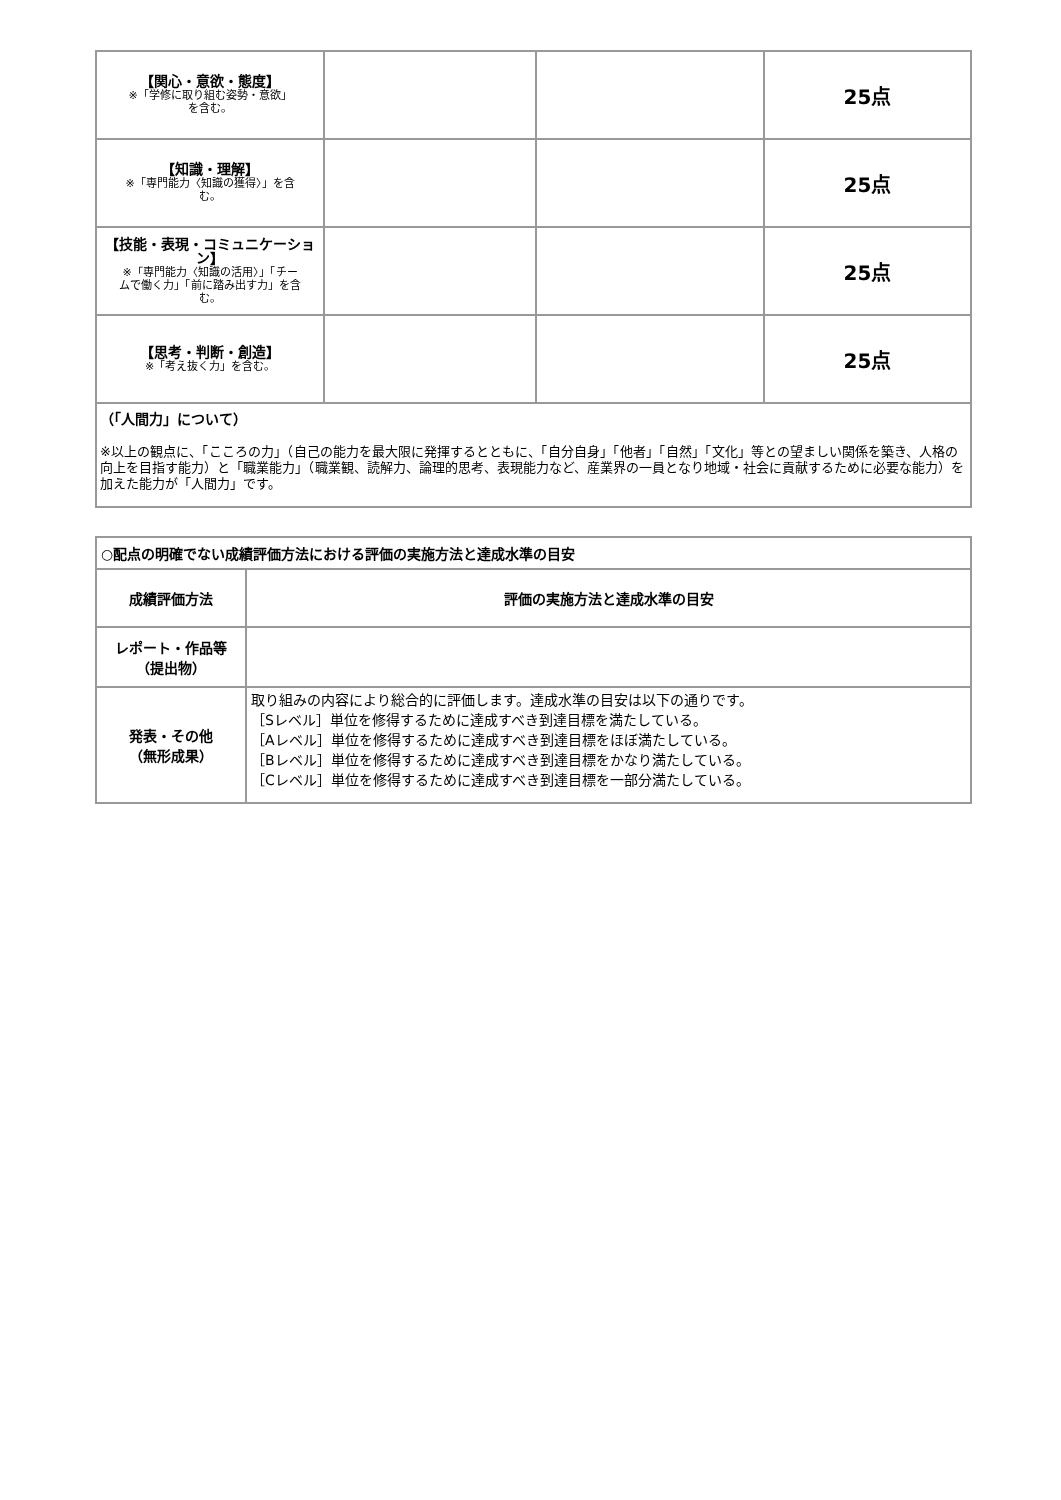| 【関心・意欲・態度】 ※「学修に取り組む姿勢・意欲」 を含む。 | | | 25点 |
| 【知識・理解】 ※「専門能力〈知識の獲得〉」を含 む。 | | | 25点 |
| 【技能・表現・コミュニケーション】 ※「専門能力〈知識の活用〉」「チー ムで働く力」「前に踏み出す力」を含 む。 | | | 25点 |
| 【思考・判断・創造】 ※「考え抜く力」を含む。 | | | 25点 |
| （「人間力」について） ※以上の観点に、「こころの力」（自己の能力を最大限に発揮するとともに、「自分自身」「他者」「自然」「文化」等との望ましい関係を築き、人格の向上を目指す能力）と「職業能力」（職業観、読解力、論理的思考、表現能力など、産業界の一員となり地域・社会に貢献するために必要な能力）を加えた能力が「人間力」です。 | | | |
| ○配点の明確でない成績評価方法における評価の実施方法と達成水準の目安 | |
| --- | --- |
| 成績評価方法 | 評価の実施方法と達成水準の目安 |
| レポート・作品等 （提出物） | |
| 発表・その他 （無形成果） | 取り組みの内容により総合的に評価します。達成水準の目安は以下の通りです。 ［Sレベル］単位を修得するために達成すべき到達目標を満たしている。 ［Aレベル］単位を修得するために達成すべき到達目標をほぼ満たしている。 ［Bレベル］単位を修得するために達成すべき到達目標をかなり満たしている。 ［Cレベル］単位を修得するために達成すべき到達目標を一部分満たしている。 |